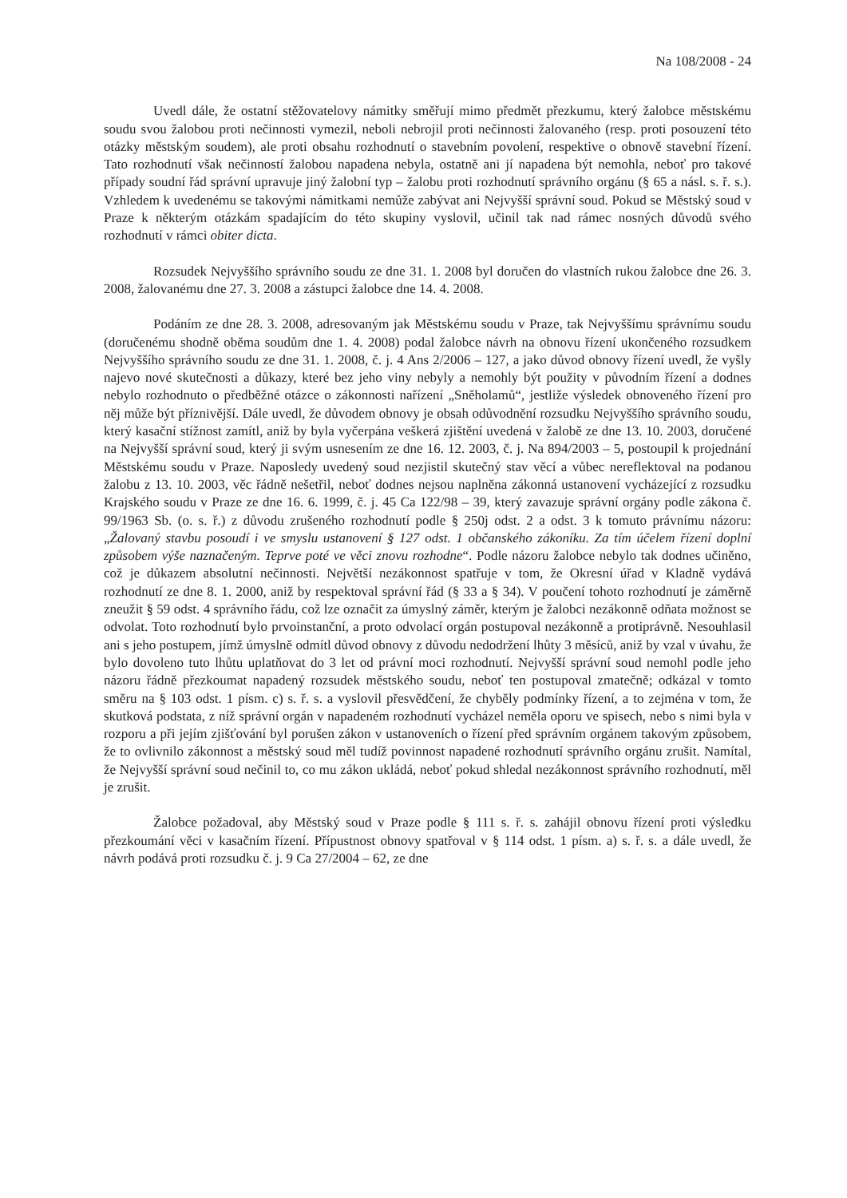Na 108/2008 - 24
Uvedl dále, že ostatní stěžovatelovy námitky směřují mimo předmět přezkumu, který žalobce městskému soudu svou žalobou proti nečinnosti vymezil, neboli nebrojil proti nečinnosti žalovaného (resp. proti posouzení této otázky městským soudem), ale proti obsahu rozhodnutí o stavebním povolení, respektive o obnově stavební řízení. Tato rozhodnutí však nečinností žalobou napadena nebyla, ostatně ani jí napadena být nemohla, neboť pro takové případy soudní řád správní upravuje jiný žalobní typ – žalobu proti rozhodnutí správního orgánu (§ 65 a násl. s. ř. s.). Vzhledem k uvedenému se takovými námitkami nemůže zabývat ani Nejvyšší správní soud. Pokud se Městský soud v Praze k některým otázkám spadajícím do této skupiny vyslovil, učinil tak nad rámec nosných důvodů svého rozhodnutí v rámci obiter dicta.
Rozsudek Nejvyššího správního soudu ze dne 31. 1. 2008 byl doručen do vlastních rukou žalobce dne 26. 3. 2008, žalovanému dne 27. 3. 2008 a zástupci žalobce dne 14. 4. 2008.
Podáním ze dne 28. 3. 2008, adresovaným jak Městskému soudu v Praze, tak Nejvyššímu správnímu soudu (doručenému shodně oběma soudům dne 1. 4. 2008) podal žalobce návrh na obnovu řízení ukončeného rozsudkem Nejvyššího správního soudu ze dne 31. 1. 2008, č. j. 4 Ans 2/2006 – 127, a jako důvod obnovy řízení uvedl, že vyšly najevo nové skutečnosti a důkazy, které bez jeho viny nebyly a nemohly být použity v původním řízení a dodnes nebylo rozhodnuto o předběžné otázce o zákonnosti nařízení „Sněholamů“, jestliže výsledek obnoveného řízení pro něj může být příznivější. Dále uvedl, že důvodem obnovy je obsah odůvodnění rozsudku Nejvyššího správního soudu, který kasační stížnost zamítl, aniž by byla vyčerpána veškerá zjištění uvedená v žalobě ze dne 13. 10. 2003, doručené na Nejvyšší správní soud, který ji svým usnesením ze dne 16. 12. 2003, č. j. Na 894/2003 – 5, postoupil k projednání Městskému soudu v Praze. Naposledy uvedený soud nezjistil skutečný stav věcí a vůbec nereflektoval na podanou žalobu z 13. 10. 2003, věc řádně nešetřil, neboť dodnes nejsou naplněna zákonná ustanovení vycházející z rozsudku Krajského soudu v Praze ze dne 16. 6. 1999, č. j. 45 Ca 122/98 – 39, který zavazuje správní orgány podle zákona č. 99/1963 Sb. (o. s. ř.) z důvodu zrušeného rozhodnutí podle § 250j odst. 2 a odst. 3 k tomuto právnímu názoru: „Žalovaný stavbu posoudí i ve smyslu ustanovení § 127 odst. 1 občanského zákoníku. Za tím účelem řízení doplní způsobem výše naznačeným. Teprve poté ve věci znovu rozhodne“. Podle názoru žalobce nebylo tak dodnes učiněno, což je důkazem absolutní nečinnosti. Největší nezákonnost spatřuje v tom, že Okresní úřad v Kladně vydává rozhodnutí ze dne 8. 1. 2000, aniž by respektoval správní řád (§ 33 a § 34). V poučení tohoto rozhodnutí je záměrně zneužit § 59 odst. 4 správního řádu, což lze označit za úmyslný záměr, kterým je žalobci nezákonně odňata možnost se odvolat. Toto rozhodnutí bylo prvoinstanční, a proto odvolací orgán postupoval nezákonně a protiprávně. Nesouhlasil ani s jeho postupem, jímž úmyslně odmítl důvod obnovy z důvodu nedodržení lhůty 3 měsíců, aniž by vzal v úvahu, že bylo dovoleno tuto lhůtu uplatňovat do 3 let od právní moci rozhodnutí. Nejvyšší správní soud nemohl podle jeho názoru řádně přezkoumat napadený rozsudek městského soudu, neboť ten postupoval zmatečně; odkázal v tomto směru na § 103 odst. 1 písm. c) s. ř. s. a vyslovil přesvědčení, že chyběly podmínky řízení, a to zejména v tom, že skutková podstata, z níž správní orgán v napadeném rozhodnutí vycházel neměla oporu ve spisech, nebo s nimi byla v rozporu a při jejím zjišťování byl porušen zákon v ustanoveních o řízení před správním orgánem takovým způsobem, že to ovlivnilo zákonnost a městský soud měl tudíž povinnost napadené rozhodnutí správního orgánu zrušit. Namítal, že Nejvyšší správní soud nečinil to, co mu zákon ukládá, neboť pokud shledal nezákonnost správního rozhodnutí, měl je zrušit.
Žalobce požadoval, aby Městský soud v Praze podle § 111 s. ř. s. zahájil obnovu řízení proti výsledku přezkoumání věci v kasačním řízení. Přípustnost obnovy spatřoval v § 114 odst. 1 písm. a) s. ř. s. a dále uvedl, že návrh podává proti rozsudku č. j. 9 Ca 27/2004 – 62, ze dne